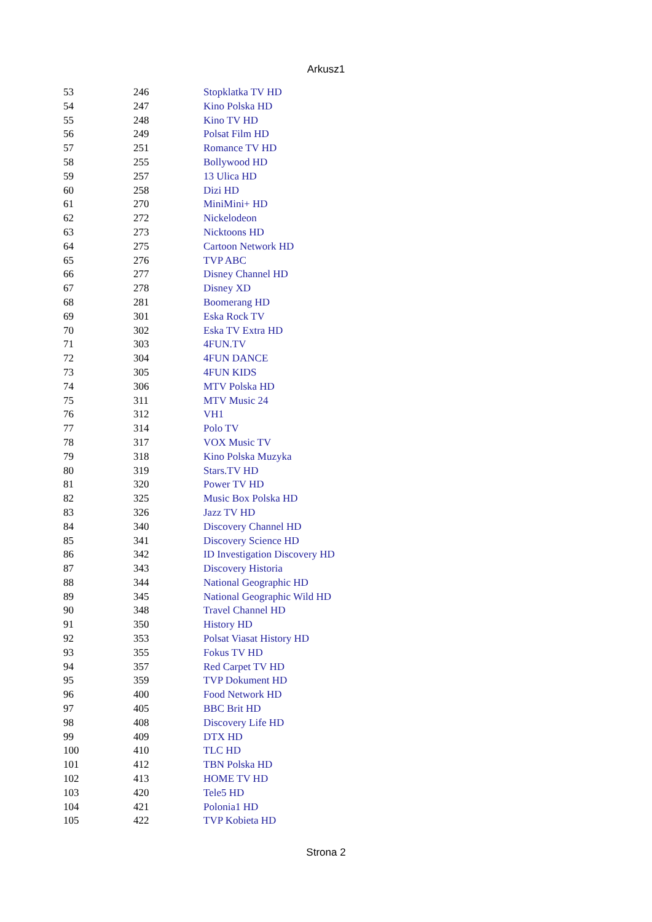Arkusz1
| 53 | 246 | Stopklatka TV HD |
| 54 | 247 | Kino Polska HD |
| 55 | 248 | Kino TV HD |
| 56 | 249 | Polsat Film HD |
| 57 | 251 | Romance TV HD |
| 58 | 255 | Bollywood HD |
| 59 | 257 | 13 Ulica HD |
| 60 | 258 | Dizi HD |
| 61 | 270 | MiniMini+ HD |
| 62 | 272 | Nickelodeon |
| 63 | 273 | Nicktoons HD |
| 64 | 275 | Cartoon Network HD |
| 65 | 276 | TVP ABC |
| 66 | 277 | Disney Channel HD |
| 67 | 278 | Disney XD |
| 68 | 281 | Boomerang HD |
| 69 | 301 | Eska Rock TV |
| 70 | 302 | Eska TV Extra HD |
| 71 | 303 | 4FUN.TV |
| 72 | 304 | 4FUN DANCE |
| 73 | 305 | 4FUN KIDS |
| 74 | 306 | MTV Polska HD |
| 75 | 311 | MTV Music 24 |
| 76 | 312 | VH1 |
| 77 | 314 | Polo TV |
| 78 | 317 | VOX Music TV |
| 79 | 318 | Kino Polska Muzyka |
| 80 | 319 | Stars.TV HD |
| 81 | 320 | Power TV HD |
| 82 | 325 | Music Box Polska HD |
| 83 | 326 | Jazz TV HD |
| 84 | 340 | Discovery Channel HD |
| 85 | 341 | Discovery Science HD |
| 86 | 342 | ID Investigation Discovery HD |
| 87 | 343 | Discovery Historia |
| 88 | 344 | National Geographic HD |
| 89 | 345 | National Geographic Wild HD |
| 90 | 348 | Travel Channel HD |
| 91 | 350 | History HD |
| 92 | 353 | Polsat Viasat History HD |
| 93 | 355 | Fokus TV HD |
| 94 | 357 | Red Carpet TV HD |
| 95 | 359 | TVP Dokument HD |
| 96 | 400 | Food Network HD |
| 97 | 405 | BBC Brit HD |
| 98 | 408 | Discovery Life HD |
| 99 | 409 | DTX HD |
| 100 | 410 | TLC HD |
| 101 | 412 | TBN Polska HD |
| 102 | 413 | HOME TV HD |
| 103 | 420 | Tele5 HD |
| 104 | 421 | Polonia1 HD |
| 105 | 422 | TVP Kobieta HD |
Strona 2